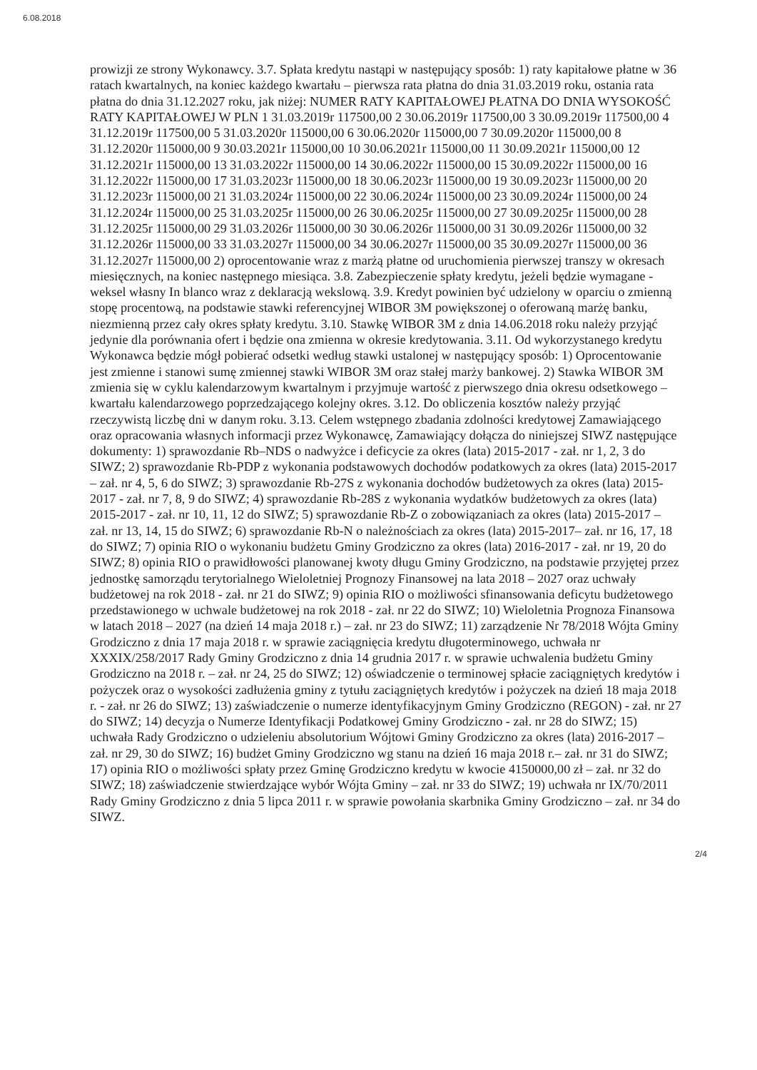6.08.2018
prowizji ze strony Wykonawcy. 3.7. Spłata kredytu nastąpi w następujący sposób: 1) raty kapitałowe płatne w 36 ratach kwartalnych, na koniec każdego kwartału – pierwsza rata płatna do dnia 31.03.2019 roku, ostania rata płatna do dnia 31.12.2027 roku, jak niżej: NUMER RATY KAPITAŁOWEJ PŁATNA DO DNIA WYSOKOŚĆ RATY KAPITAŁOWEJ W PLN 1 31.03.2019r 117500,00 2 30.06.2019r 117500,00 3 30.09.2019r 117500,00 4 31.12.2019r 117500,00 5 31.03.2020r 115000,00 6 30.06.2020r 115000,00 7 30.09.2020r 115000,00 8 31.12.2020r 115000,00 9 30.03.2021r 115000,00 10 30.06.2021r 115000,00 11 30.09.2021r 115000,00 12 31.12.2021r 115000,00 13 31.03.2022r 115000,00 14 30.06.2022r 115000,00 15 30.09.2022r 115000,00 16 31.12.2022r 115000,00 17 31.03.2023r 115000,00 18 30.06.2023r 115000,00 19 30.09.2023r 115000,00 20 31.12.2023r 115000,00 21 31.03.2024r 115000,00 22 30.06.2024r 115000,00 23 30.09.2024r 115000,00 24 31.12.2024r 115000,00 25 31.03.2025r 115000,00 26 30.06.2025r 115000,00 27 30.09.2025r 115000,00 28 31.12.2025r 115000,00 29 31.03.2026r 115000,00 30 30.06.2026r 115000,00 31 30.09.2026r 115000,00 32 31.12.2026r 115000,00 33 31.03.2027r 115000,00 34 30.06.2027r 115000,00 35 30.09.2027r 115000,00 36 31.12.2027r 115000,00 2) oprocentowanie wraz z marżą płatne od uruchomienia pierwszej transzy w okresach miesięcznych, na koniec następnego miesiąca. 3.8. Zabezpieczenie spłaty kredytu, jeżeli będzie wymagane - weksel własny In blanco wraz z deklaracją wekslową. 3.9. Kredyt powinien być udzielony w oparciu o zmienną stopę procentową, na podstawie stawki referencyjnej WIBOR 3M powiększonej o oferowaną marżę banku, niezmienną przez cały okres spłaty kredytu. 3.10. Stawkę WIBOR 3M z dnia 14.06.2018 roku należy przyjąć jedynie dla porównania ofert i będzie ona zmienna w okresie kredytowania. 3.11. Od wykorzystanego kredytu Wykonawca będzie mógł pobierać odsetki według stawki ustalonej w następujący sposób: 1) Oprocentowanie jest zmienne i stanowi sumę zmiennej stawki WIBOR 3M oraz stałej marży bankowej. 2) Stawka WIBOR 3M zmienia się w cyklu kalendarzowym kwartalnym i przyjmuje wartość z pierwszego dnia okresu odsetkowego – kwartału kalendarzowego poprzedzającego kolejny okres. 3.12. Do obliczenia kosztów należy przyjąć rzeczywistą liczbę dni w danym roku. 3.13. Celem wstępnego zbadania zdolności kredytowej Zamawiającego oraz opracowania własnych informacji przez Wykonawcę, Zamawiający dołącza do niniejszej SIWZ następujące dokumenty: 1) sprawozdanie Rb–NDS o nadwyżce i deficycie za okres (lata) 2015-2017 - zał. nr 1, 2, 3 do SIWZ; 2) sprawozdanie Rb-PDP z wykonania podstawowych dochodów podatkowych za okres (lata) 2015-2017 – zał. nr 4, 5, 6 do SIWZ; 3) sprawozdanie Rb-27S z wykonania dochodów budżetowych za okres (lata) 2015-2017 - zał. nr 7, 8, 9 do SIWZ; 4) sprawozdanie Rb-28S z wykonania wydatków budżetowych za okres (lata) 2015-2017 - zał. nr 10, 11, 12 do SIWZ; 5) sprawozdanie Rb-Z o zobowiązaniach za okres (lata) 2015-2017 – zał. nr 13, 14, 15 do SIWZ; 6) sprawozdanie Rb-N o należnościach za okres (lata) 2015-2017– zał. nr 16, 17, 18 do SIWZ; 7) opinia RIO o wykonaniu budżetu Gminy Grodziczno za okres (lata) 2016-2017 - zał. nr 19, 20 do SIWZ; 8) opinia RIO o prawidłowości planowanej kwoty długu Gminy Grodziczno, na podstawie przyjętej przez jednostkę samorządu terytorialnego Wieloletniej Prognozy Finansowej na lata 2018 – 2027 oraz uchwały budżetowej na rok 2018 - zał. nr 21 do SIWZ; 9) opinia RIO o możliwości sfinansowania deficytu budżetowego przedstawionego w uchwale budżetowej na rok 2018 - zał. nr 22 do SIWZ; 10) Wieloletnia Prognoza Finansowa w latach 2018 – 2027 (na dzień 14 maja 2018 r.) – zał. nr 23 do SIWZ; 11) zarządzenie Nr 78/2018 Wójta Gminy Grodziczno z dnia 17 maja 2018 r. w sprawie zaciągnięcia kredytu długoterminowego, uchwała nr XXXIX/258/2017 Rady Gminy Grodziczno z dnia 14 grudnia 2017 r. w sprawie uchwalenia budżetu Gminy Grodziczno na 2018 r. – zał. nr 24, 25 do SIWZ; 12) oświadczenie o terminowej spłacie zaciągniętych kredytów i pożyczek oraz o wysokości zadłużenia gminy z tytułu zaciągniętych kredytów i pożyczek na dzień 18 maja 2018 r. - zał. nr 26 do SIWZ; 13) zaświadczenie o numerze identyfikacyjnym Gminy Grodziczno (REGON) - zał. nr 27 do SIWZ; 14) decyzja o Numerze Identyfikacji Podatkowej Gminy Grodziczno - zał. nr 28 do SIWZ; 15) uchwała Rady Grodziczno o udzieleniu absolutorium Wójtowi Gminy Grodziczno za okres (lata) 2016-2017 – zał. nr 29, 30 do SIWZ; 16) budżet Gminy Grodziczno wg stanu na dzień 16 maja 2018 r.– zał. nr 31 do SIWZ; 17) opinia RIO o możliwości spłaty przez Gminę Grodziczno kredytu w kwocie 4150000,00 zł – zał. nr 32 do SIWZ; 18) zaświadczenie stwierdzające wybór Wójta Gminy – zał. nr 33 do SIWZ; 19) uchwała nr IX/70/2011 Rady Gminy Grodziczno z dnia 5 lipca 2011 r. w sprawie powołania skarbnika Gminy Grodziczno – zał. nr 34 do SIWZ.
2/4